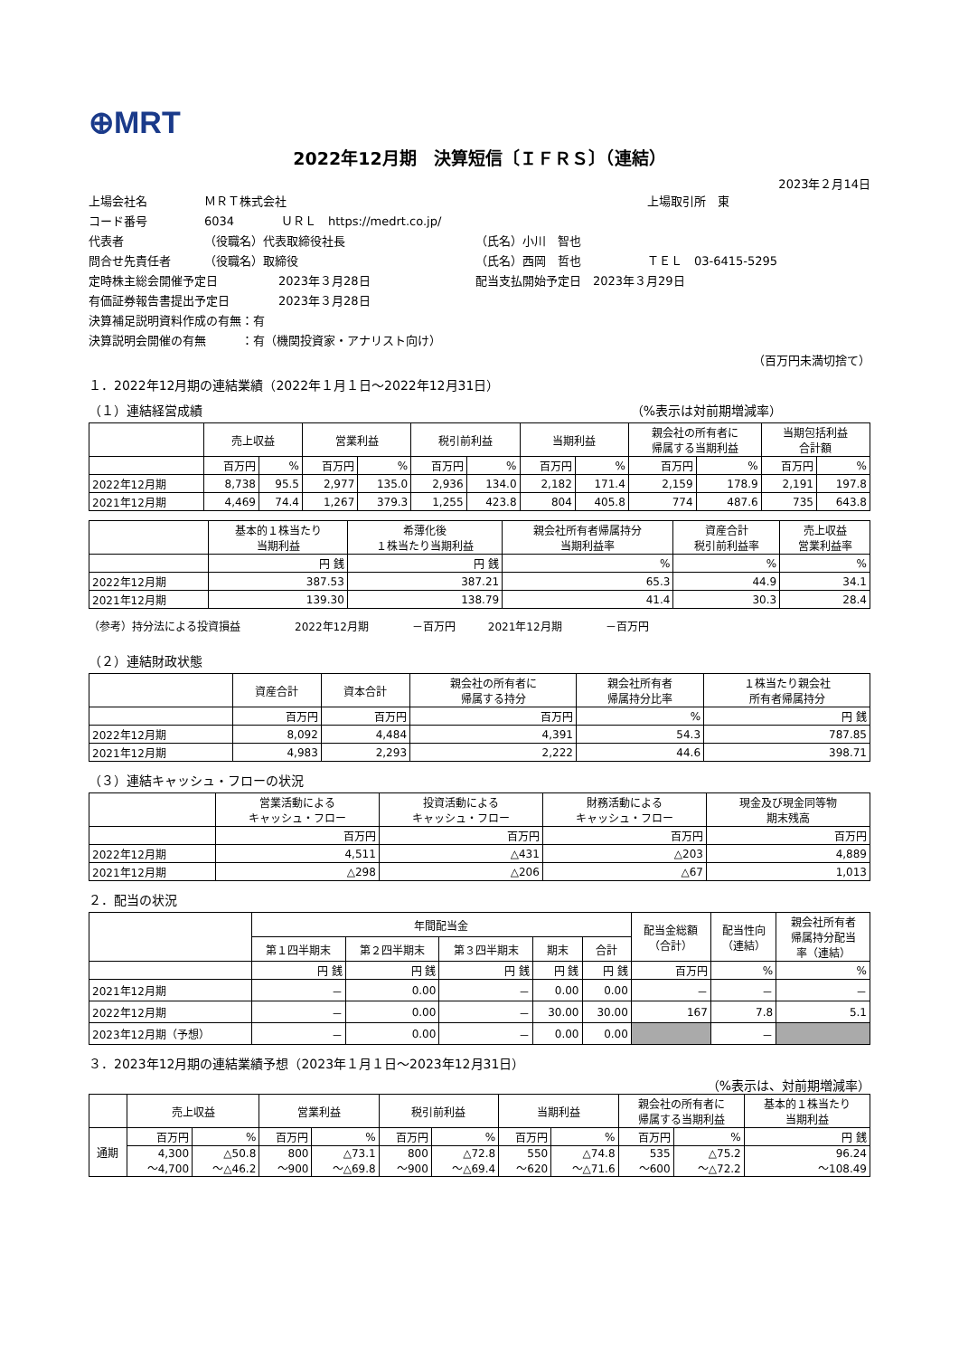⊕MRT
2022年12月期　決算短信〔ＩＦＲＳ〕（連結）
2023年２月14日
上場会社名 ＭＲＴ株式会社 上場取引所　東
コード番号 6034 ＵＲＬ　https://medrt.co.jp/
代表者 （役職名）代表取締役社長 （氏名）小川　智也
問合せ先責任者 （役職名）取締役 （氏名）西岡　哲也 ＴＥＬ　03-6415-5295
定時株主総会開催予定日 2023年３月28日 配当支払開始予定日　2023年３月29日
有価証券報告書提出予定日 2023年３月28日
決算補足説明資料作成の有無：有
決算説明会開催の有無　　　：有（機関投資家・アナリスト向け）
（百万円未満切捨て）
１．2022年12月期の連結業績（2022年１月１日～2022年12月31日）
（１）連結経営成績 （%表示は対前期増減率）
| | 売上収益 | | 営業利益 | | 税引前利益 | | 当期利益 | | 親会社の所有者に 帰属する当期利益 | | 当期包括利益 合計額 | |
| --- | --- | --- | --- | --- | --- | --- | --- | --- | --- | --- | --- | --- |
| | 百万円 | % | 百万円 | % | 百万円 | % | 百万円 | % | 百万円 | % | 百万円 | % |
| 2022年12月期 | 8,738 | 95.5 | 2,977 | 135.0 | 2,936 | 134.0 | 2,182 | 171.4 | 2,159 | 178.9 | 2,191 | 197.8 |
| 2021年12月期 | 4,469 | 74.4 | 1,267 | 379.3 | 1,255 | 423.8 | 804 | 405.8 | 774 | 487.6 | 735 | 643.8 |
| | 基本的１株当たり 当期利益 | 希薄化後 １株当たり当期利益 | 親会社所有者帰属持分 当期利益率 | 資産合計 税引前利益率 | 売上収益 営業利益率 |
| --- | --- | --- | --- | --- | --- |
| | 円 銭 | 円 銭 | % | % | % |
| 2022年12月期 | 387.53 | 387.21 | 65.3 | 44.9 | 34.1 |
| 2021年12月期 | 139.30 | 138.79 | 41.4 | 30.3 | 28.4 |
（参考）持分法による投資損益　　　　　2022年12月期　　　　－百万円　　　2021年12月期　　　　－百万円
（２）連結財政状態
| | 資産合計 | 資本合計 | 親会社の所有者に 帰属する持分 | 親会社所有者 帰属持分比率 | １株当たり親会社 所有者帰属持分 |
| --- | --- | --- | --- | --- | --- |
| | 百万円 | 百万円 | 百万円 | % | 円 銭 |
| 2022年12月期 | 8,092 | 4,484 | 4,391 | 54.3 | 787.85 |
| 2021年12月期 | 4,983 | 2,293 | 2,222 | 44.6 | 398.71 |
（３）連結キャッシュ・フローの状況
| | 営業活動による キャッシュ・フロー | 投資活動による キャッシュ・フロー | 財務活動による キャッシュ・フロー | 現金及び現金同等物 期末残高 |
| --- | --- | --- | --- | --- |
| | 百万円 | 百万円 | 百万円 | 百万円 |
| 2022年12月期 | 4,511 | △431 | △203 | 4,889 |
| 2021年12月期 | △298 | △206 | △67 | 1,013 |
２．配当の状況
| | 年間配当金 | | | | | 配当金総額 （合計） | 配当性向 （連結） | 親会社所有者 帰属持分配当 率（連結） |
| --- | --- | --- | --- | --- | --- | --- | --- | --- |
| | 第１四半期末 | 第２四半期末 | 第３四半期末 | 期末 | 合計 | | | |
| | 円 銭 | 円 銭 | 円 銭 | 円 銭 | 円 銭 | 百万円 | % | % |
| 2021年12月期 | － | 0.00 | － | 0.00 | 0.00 | － | － | － |
| 2022年12月期 | － | 0.00 | － | 30.00 | 30.00 | 167 | 7.8 | 5.1 |
| 2023年12月期（予想） | － | 0.00 | － | 0.00 | 0.00 | | － | |
３．2023年12月期の連結業績予想（2023年１月１日～2023年12月31日）
（%表示は、対前期増減率）
| | 売上収益 | | 営業利益 | | 税引前利益 | | 当期利益 | | 親会社の所有者に 帰属する当期利益 | | 基本的１株当たり 当期利益 |
| --- | --- | --- | --- | --- | --- | --- | --- | --- | --- | --- | --- |
| 通期 | 百万円 | % | 百万円 | % | 百万円 | % | 百万円 | % | 百万円 | % | 円 銭 |
| | 4,300 ～4,700 | △50.8 ～△46.2 | 800 ～900 | △73.1 ～△69.8 | 800 ～900 | △72.8 ～△69.4 | 550 ～620 | △74.8 ～△71.6 | 535 ～600 | △75.2 ～△72.2 | 96.24 ～108.49 |